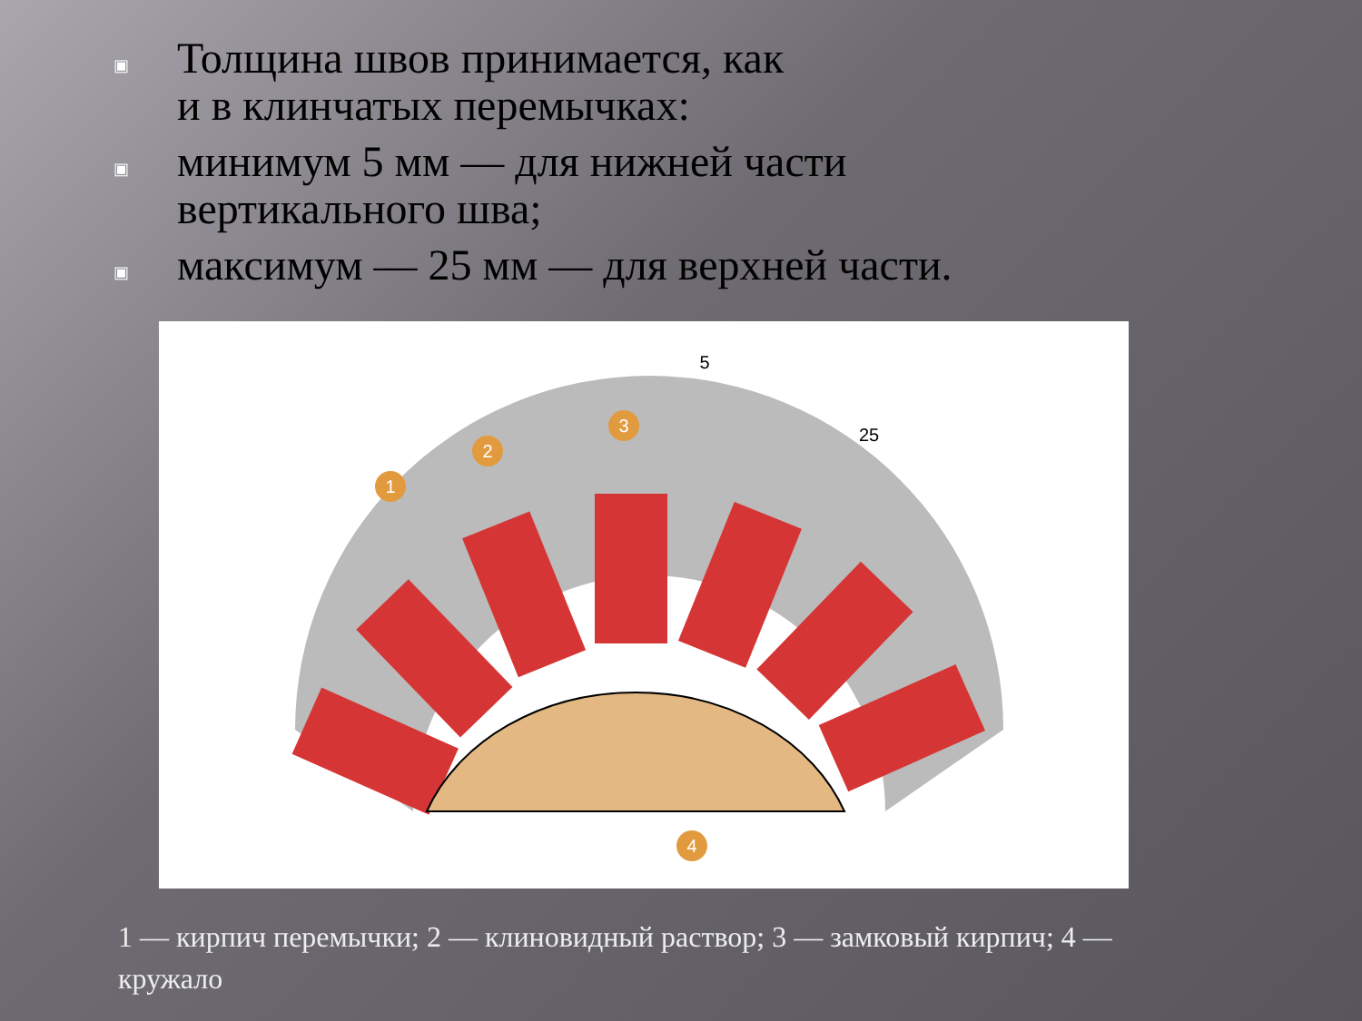▣ Толщина швов принимается, как
и в клинчатых перемычках:
▣ минимум 5 мм — для нижней части
вертикального шва;
▣ максимум — 25 мм — для верхней части.
1
2
3
4
5
25
1 — кирпич перемычки; 2 — клиновидный раствор; 3 — замковый кирпич; 4 — кружало